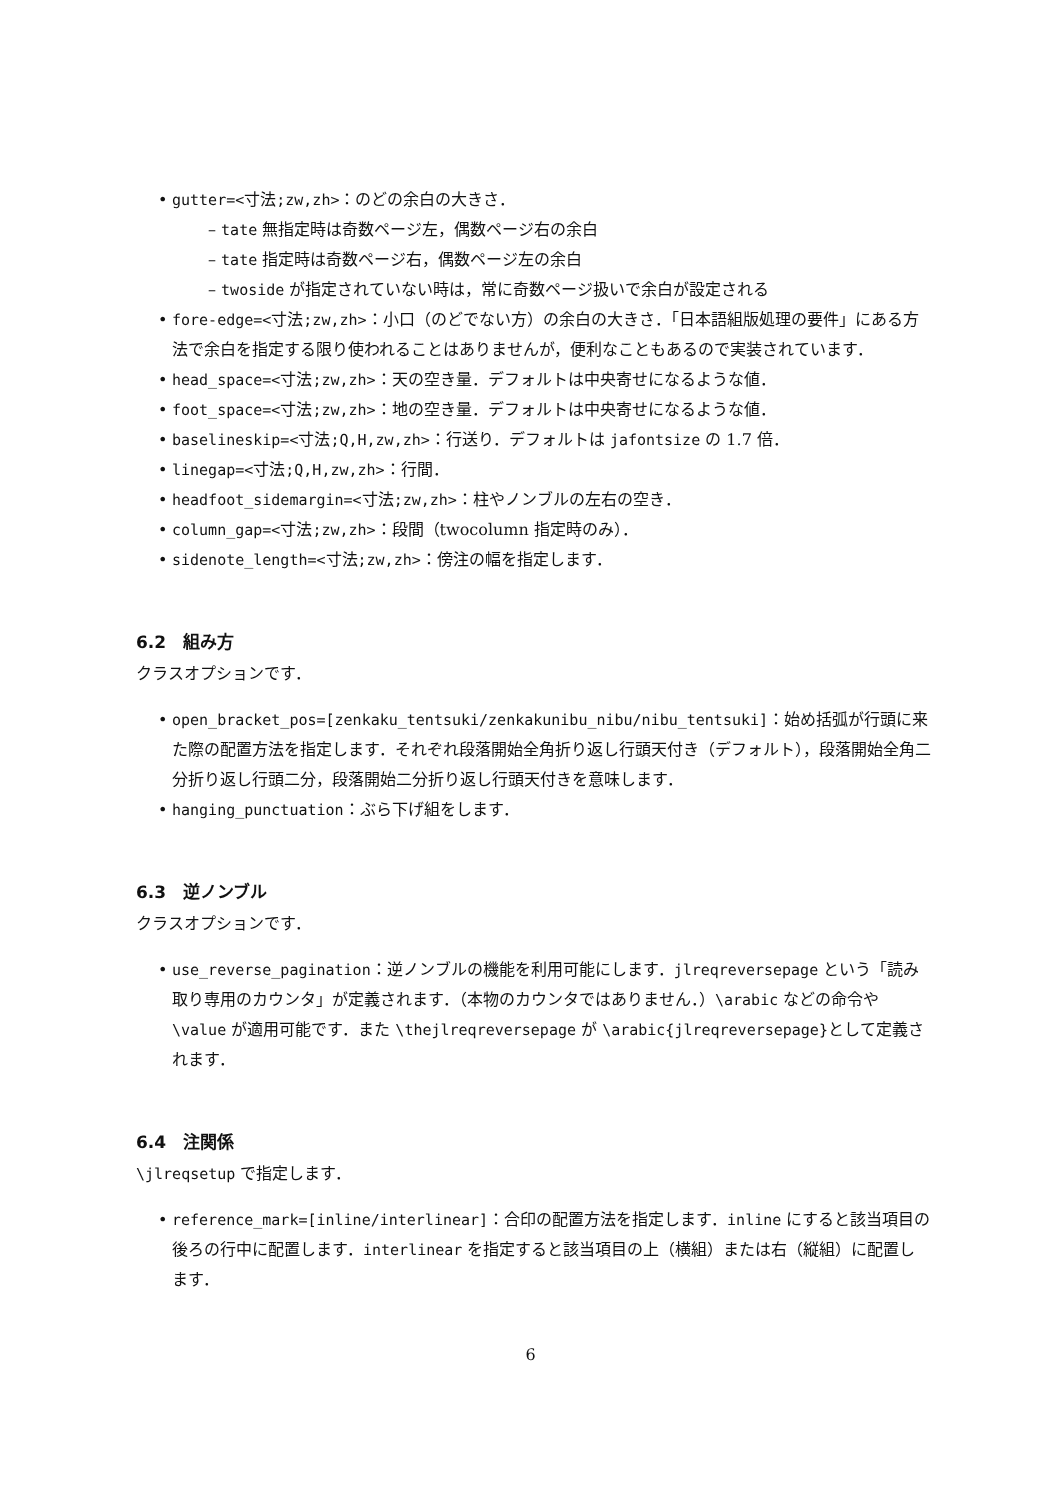gutter=<寸法;zw,zh>：のどの余白の大きさ．
– tate 無指定時は奇数ページ左，偶数ページ右の余白
– tate 指定時は奇数ページ右，偶数ページ左の余白
– twoside が指定されていない時は，常に奇数ページ扱いで余白が設定される
fore-edge=<寸法;zw,zh>：小口（のどでない方）の余白の大きさ．「日本語組版処理の要件」にある方法で余白を指定する限り使われることはありませんが，便利なこともあるので実装されています．
head_space=<寸法;zw,zh>：天の空き量．デフォルトは中央寄せになるような値．
foot_space=<寸法;zw,zh>：地の空き量．デフォルトは中央寄せになるような値．
baselineskip=<寸法;Q,H,zw,zh>：行送り．デフォルトは jafontsize の 1.7 倍．
linegap=<寸法;Q,H,zw,zh>：行間．
headfoot_sidemargin=<寸法;zw,zh>：柱やノンブルの左右の空き．
column_gap=<寸法;zw,zh>：段間（twocolumn 指定時のみ）．
sidenote_length=<寸法;zw,zh>：傍注の幅を指定します．
6.2　組み方
クラスオプションです．
open_bracket_pos=[zenkaku_tentsuki/zenkakunibu_nibu/nibu_tentsuki]：始め括弧が行頭に来た際の配置方法を指定します．それぞれ段落開始全角折り返し行頭天付き（デフォルト），段落開始全角二分折り返し行頭二分，段落開始二分折り返し行頭天付きを意味します．
hanging_punctuation：ぶら下げ組をします．
6.3　逆ノンブル
クラスオプションです．
use_reverse_pagination：逆ノンブルの機能を利用可能にします．jlreqreversepage という「読み取り専用のカウンタ」が定義されます．（本物のカウンタではありません．）\arabic などの命令や \value が適用可能です．また \thejlreqreversepage が \arabic{jlreqreversepage}として定義されます．
6.4　注関係
\jlreqsetup で指定します．
reference_mark=[inline/interlinear]：合印の配置方法を指定します．inline にすると該当項目の後ろの行中に配置します．interlinear を指定すると該当項目の上（横組）または右（縦組）に配置します．
6